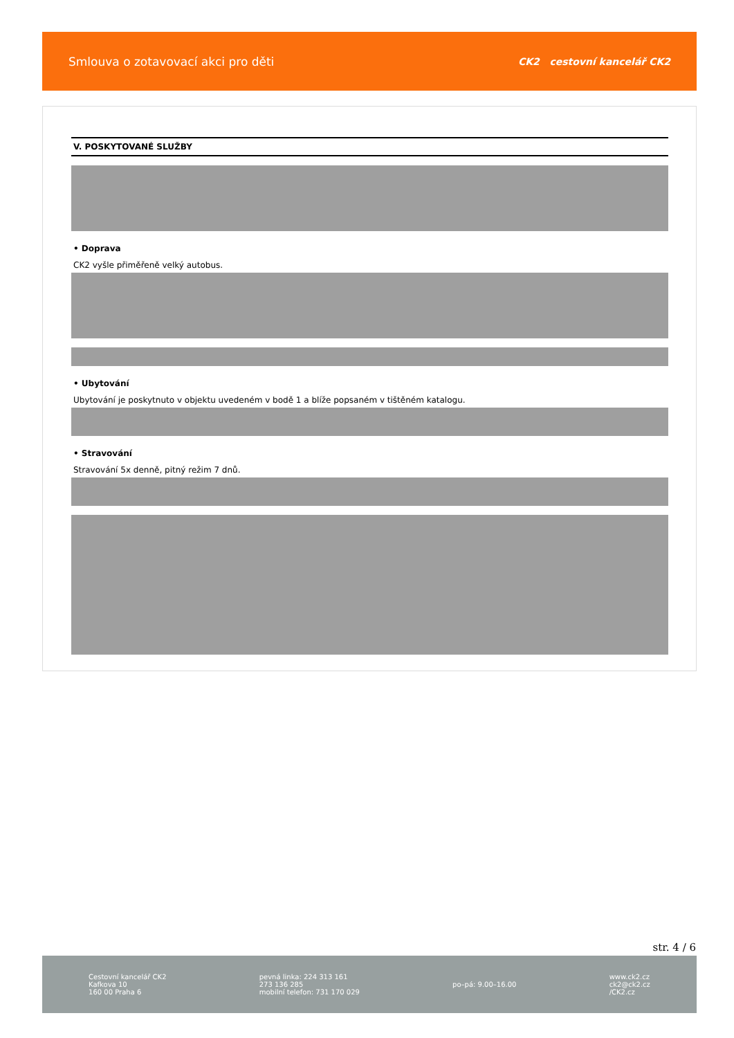Smlouva o zotavovací akci pro děti
CK2 cestovní kancelář CK2
V. POSKYTOVANÉ SLUŽBY
• Doprava
CK2 vyšle přiměřeně velký autobus.
• Ubytování
Ubytování je poskytnuto v objektu uvedeném v bodě 1 a blíže popsaném v tištěném katalogu.
• Stravování
Stravování 5x denně, pitný režim 7 dnů.
str. 4 / 6
Cestovní kancelář CK2
Kafkova 10
160 00 Praha 6
pevná linka: 224 313 161
273 136 285
mobilní telefon: 731 170 029
po–pá: 9.00–16.00
www.ck2.cz
ck2@ck2.cz
/CK2.cz